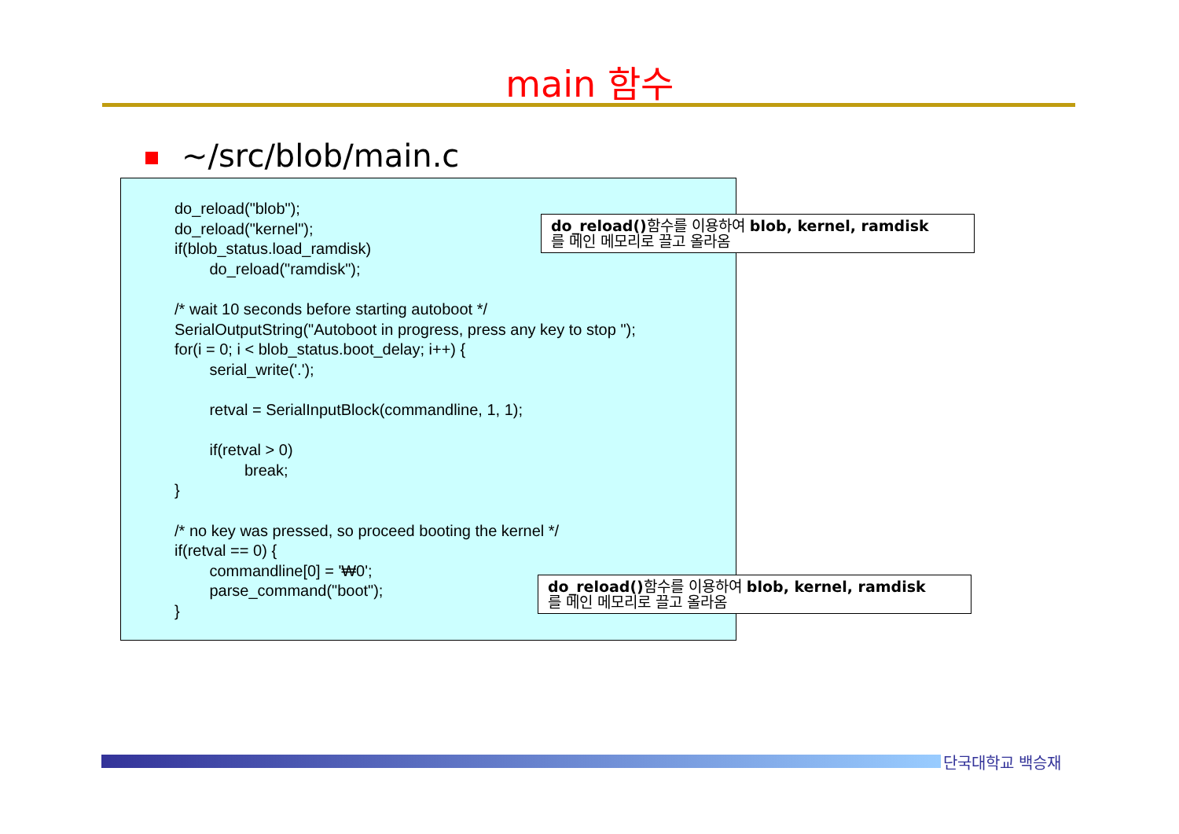main 함수
~/src/blob/main.c
do_reload("blob"); do_reload("kernel"); if(blob_status.load_ramdisk) do_reload("ramdisk"); /* wait 10 seconds before starting autoboot */ SerialOutputString("Autoboot in progress, press any key to stop "); for(i = 0; i < blob_status.boot_delay; i++) { serial_write('.'); retval = SerialInputBlock(commandline, 1, 1); if(retval > 0) break; } /* no key was pressed, so proceed booting the kernel */ if(retval == 0) { commandline[0] = '₩0'; parse_command("boot"); }
do_reload() 함수를 이용하여 blob, kernel, ramdisk
를 메인 메모리로 끌고 올라옴
do_reload() 함수를 이용하여 blob, kernel, ramdisk
를 메인 메모리로 끌고 올라옴
단국대학교 백승재